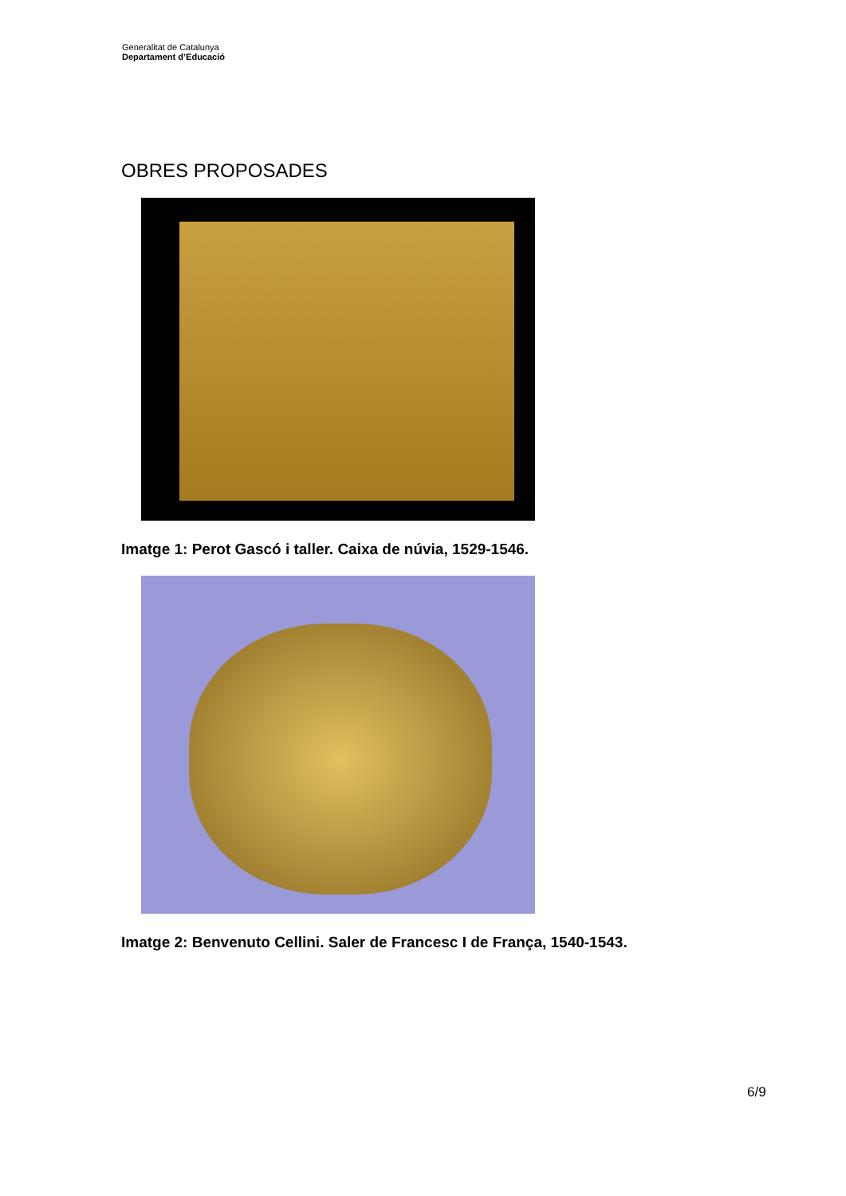Generalitat de Catalunya
Departament d’Educació
OBRES PROPOSADES
Imatge 1: Perot Gascó i taller. Caixa de núvia, 1529-1546.
Imatge 2: Benvenuto Cellini. Saler de Francesc I de França, 1540-1543.
6/9